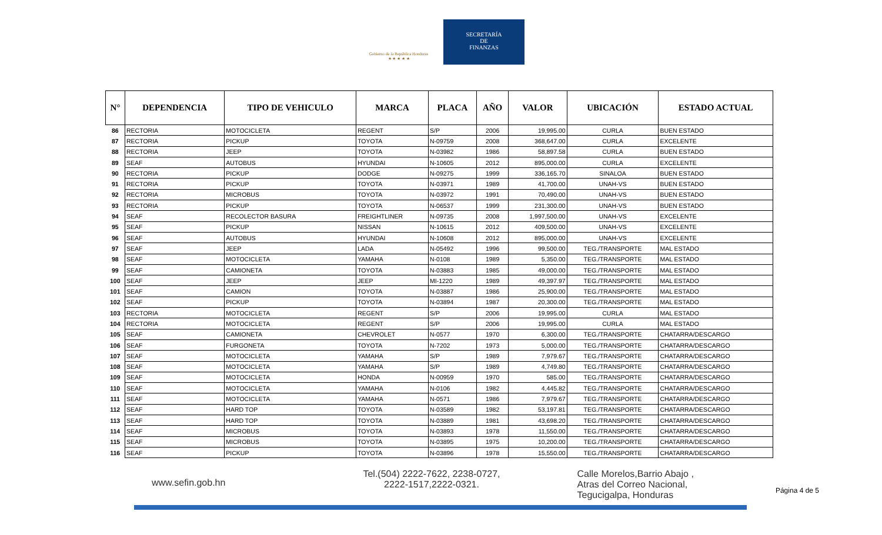Gobierno de la República Honduras
★ ★ ★ ★ ★
SECRETARÍA
DE
FINANZAS
| N° | DEPENDENCIA | TIPO DE VEHICULO | MARCA | PLACA | AÑO | VALOR | UBICACIÓN | ESTADO ACTUAL |
| --- | --- | --- | --- | --- | --- | --- | --- | --- |
| 86 | RECTORIA | MOTOCICLETA | REGENT | S/P | 2006 | 19,995.00 | CURLA | BUEN ESTADO |
| 87 | RECTORIA | PICKUP | TOYOTA | N-09759 | 2008 | 368,647.00 | CURLA | EXCELENTE |
| 88 | RECTORIA | JEEP | TOYOTA | N-03982 | 1986 | 58,897.58 | CURLA | BUEN ESTADO |
| 89 | SEAF | AUTOBUS | HYUNDAI | N-10605 | 2012 | 895,000.00 | CURLA | EXCELENTE |
| 90 | RECTORIA | PICKUP | DODGE | N-09275 | 1999 | 336,165.70 | SINALOA | BUEN ESTADO |
| 91 | RECTORIA | PICKUP | TOYOTA | N-03971 | 1989 | 41,700.00 | UNAH-VS | BUEN ESTADO |
| 92 | RECTORIA | MICROBUS | TOYOTA | N-03972 | 1991 | 70,490.00 | UNAH-VS | BUEN ESTADO |
| 93 | RECTORIA | PICKUP | TOYOTA | N-06537 | 1999 | 231,300.00 | UNAH-VS | BUEN ESTADO |
| 94 | SEAF | RECOLECTOR BASURA | FREIGHTLINER | N-09735 | 2008 | 1,997,500.00 | UNAH-VS | EXCELENTE |
| 95 | SEAF | PICKUP | NISSAN | N-10615 | 2012 | 409,500.00 | UNAH-VS | EXCELENTE |
| 96 | SEAF | AUTOBUS | HYUNDAI | N-10608 | 2012 | 895,000.00 | UNAH-VS | EXCELENTE |
| 97 | SEAF | JEEP | LADA | N-05492 | 1996 | 99,500.00 | TEG./TRANSPORTE | MAL ESTADO |
| 98 | SEAF | MOTOCICLETA | YAMAHA | N-0108 | 1989 | 5,350.00 | TEG./TRANSPORTE | MAL ESTADO |
| 99 | SEAF | CAMIONETA | TOYOTA | N-03883 | 1985 | 49,000.00 | TEG./TRANSPORTE | MAL ESTADO |
| 100 | SEAF | JEEP | JEEP | MI-1220 | 1989 | 49,397.97 | TEG./TRANSPORTE | MAL ESTADO |
| 101 | SEAF | CAMION | TOYOTA | N-03887 | 1986 | 25,900.00 | TEG./TRANSPORTE | MAL ESTADO |
| 102 | SEAF | PICKUP | TOYOTA | N-03894 | 1987 | 20,300.00 | TEG./TRANSPORTE | MAL ESTADO |
| 103 | RECTORIA | MOTOCICLETA | REGENT | S/P | 2006 | 19,995.00 | CURLA | MAL ESTADO |
| 104 | RECTORIA | MOTOCICLETA | REGENT | S/P | 2006 | 19,995.00 | CURLA | MAL ESTADO |
| 105 | SEAF | CAMIONETA | CHEVROLET | N-0577 | 1970 | 6,300.00 | TEG./TRANSPORTE | CHATARRA/DESCARGO |
| 106 | SEAF | FURGONETA | TOYOTA | N-7202 | 1973 | 5,000.00 | TEG./TRANSPORTE | CHATARRA/DESCARGO |
| 107 | SEAF | MOTOCICLETA | YAMAHA | S/P | 1989 | 7,979.67 | TEG./TRANSPORTE | CHATARRA/DESCARGO |
| 108 | SEAF | MOTOCICLETA | YAMAHA | S/P | 1989 | 4,749.80 | TEG./TRANSPORTE | CHATARRA/DESCARGO |
| 109 | SEAF | MOTOCICLETA | HONDA | N-00959 | 1970 | 585.00 | TEG./TRANSPORTE | CHATARRA/DESCARGO |
| 110 | SEAF | MOTOCICLETA | YAMAHA | N-0106 | 1982 | 4,445.82 | TEG./TRANSPORTE | CHATARRA/DESCARGO |
| 111 | SEAF | MOTOCICLETA | YAMAHA | N-0571 | 1986 | 7,979.67 | TEG./TRANSPORTE | CHATARRA/DESCARGO |
| 112 | SEAF | HARD TOP | TOYOTA | N-03589 | 1982 | 53,197.81 | TEG./TRANSPORTE | CHATARRA/DESCARGO |
| 113 | SEAF | HARD TOP | TOYOTA | N-03889 | 1981 | 43,698.20 | TEG./TRANSPORTE | CHATARRA/DESCARGO |
| 114 | SEAF | MICROBUS | TOYOTA | N-03893 | 1978 | 11,550.00 | TEG./TRANSPORTE | CHATARRA/DESCARGO |
| 115 | SEAF | MICROBUS | TOYOTA | N-03895 | 1975 | 10,200.00 | TEG./TRANSPORTE | CHATARRA/DESCARGO |
| 116 | SEAF | PICKUP | TOYOTA | N-03896 | 1978 | 15,550.00 | TEG./TRANSPORTE | CHATARRA/DESCARGO |
www.sefin.gob.hn
Tel.(504) 2222-7622, 2238-0727,
2222-1517,2222-0321.
Calle Morelos,Barrio Abajo ,
Atras del Correo Nacional,
Tegucigalpa, Honduras
Página 4 de 5